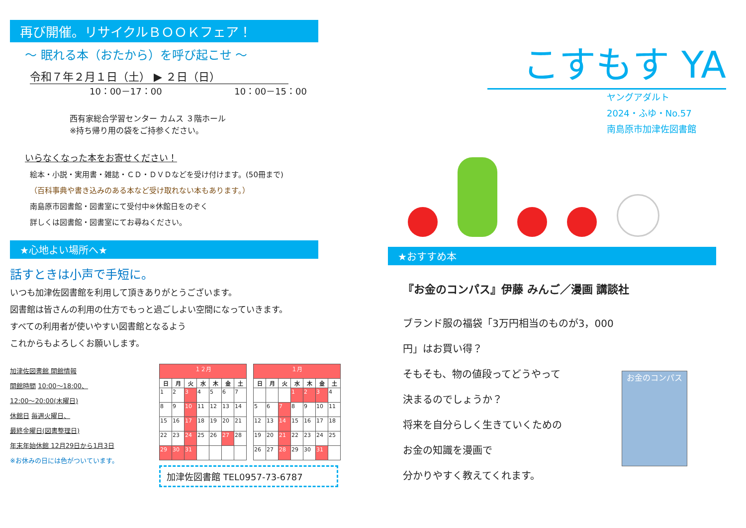再び開催。リサイクルＢＯＯＫフェア！
～ 眠れる本（おたから）を呼び起こせ ～
令和７年２月１日（土） ▶ ２日（日）
10：00－17：00 10：00－15：00
西有家総合学習センター カムス ３階ホール
※持ち帰り用の袋をご持参ください。
いらなくなった本をお寄せください！
絵本・小説・実用書・雑誌・ＣＤ・ＤＶＤなどを受け付けます。(50冊まで)
（百科事典や書き込みのある本など受け取れない本もあります。）
南島原市図書館・図書室にて受付中※休館日をのぞく
詳しくは図書館・図書室にてお尋ねください。
★心地よい場所へ★
話すときは小声で手短に。
いつも加津佐図書館を利用して頂きありがとうございます。
図書館は皆さんの利用の仕方でもっと過ごしよい空間になっていきます。
すべての利用者が使いやすい図書館となるよう
これからもよろしくお願いします。
加津佐図書館 開館情報
開館時間 10:00～18:00、
12:00～20:00(木曜日)
休館日 毎週火曜日、
最終金曜日(図書整理日)
年末年始休館 12月29日から1月3日
※お休みの日には色がついています。
| １２月 | | | | | | |
| 日 | 月 | 火 | 水 | 木 | 金 | 土 |
| 1 | 2 | 3 | 4 | 5 | 6 | 7 |
| 8 | 9 | 10 | 11 | 12 | 13 | 14 |
| 15 | 16 | 17 | 18 | 19 | 20 | 21 |
| 22 | 23 | 24 | 25 | 26 | 27 | 28 |
| 29 | 30 | 31 | | | | |
| １月 | | | | | | |
| 日 | 月 | 火 | 水 | 木 | 金 | 土 |
| | | | 1 | 2 | 3 | 4 |
| 5 | 6 | 7 | 8 | 9 | 10 | 11 |
| 12 | 13 | 14 | 15 | 16 | 17 | 18 |
| 19 | 20 | 21 | 22 | 23 | 24 | 25 |
| 26 | 27 | 28 | 29 | 30 | 31 | |
加津佐図書館 TEL0957-73-6787
こすもす YA
ヤングアダルト
2024・ふゆ・No.57
南島原市加津佐図書館
★おすすめ本
『お金のコンパス』伊藤 みんご／漫画 講談社
ブランド服の福袋「3万円相当のものが3，000円」はお買い得？
そもそも、物の値段ってどうやって
決まるのでしょうか？
将来を自分らしく生きていくための
お金の知識を漫画で
分かりやすく教えてくれます。
お金のコンパス